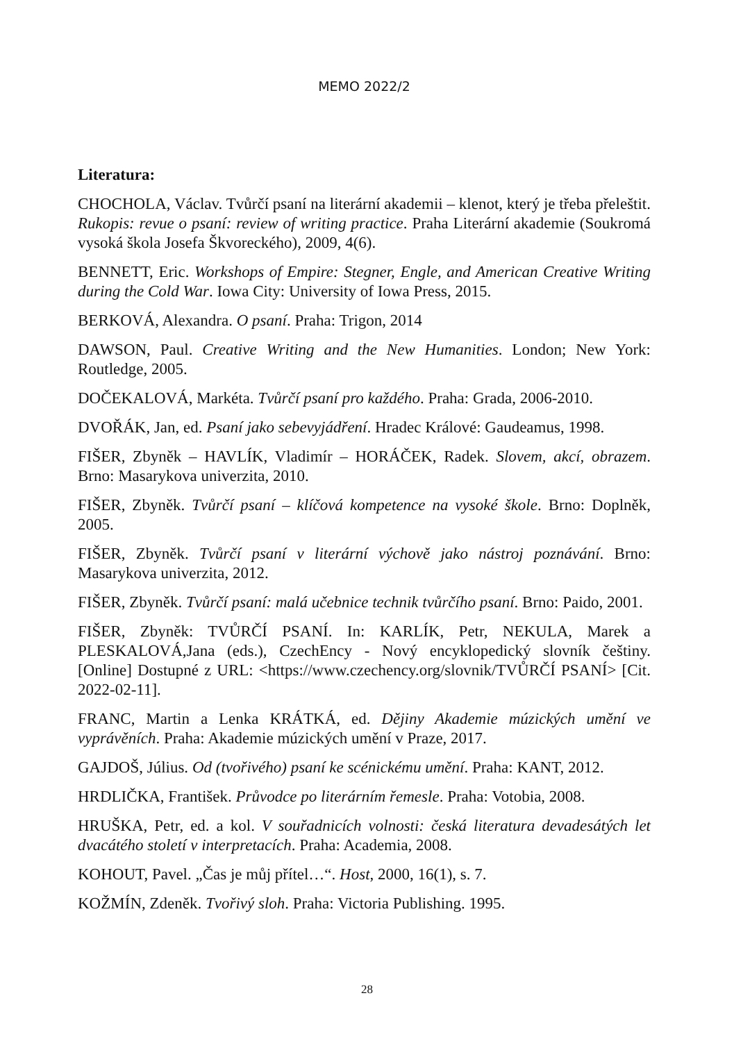MEMO 2022/2
Literatura:
CHOCHOLA, Václav. Tvůrčí psaní na literární akademii – klenot, který je třeba přeleštit. Rukopis: revue o psaní: review of writing practice. Praha Literární akademie (Soukromá vysoká škola Josefa Škvoreckého), 2009, 4(6).
BENNETT, Eric. Workshops of Empire: Stegner, Engle, and American Creative Writing during the Cold War. Iowa City: University of Iowa Press, 2015.
BERKOVÁ, Alexandra. O psaní. Praha: Trigon, 2014
DAWSON, Paul. Creative Writing and the New Humanities. London; New York: Routledge, 2005.
DOČEKALOVÁ, Markéta. Tvůrčí psaní pro každého. Praha: Grada, 2006-2010.
DVOŘÁK, Jan, ed. Psaní jako sebevyjádření. Hradec Králové: Gaudeamus, 1998.
FIŠER, Zbyněk – HAVLÍK, Vladimír – HORÁČEK, Radek. Slovem, akcí, obrazem. Brno: Masarykova univerzita, 2010.
FIŠER, Zbyněk. Tvůrčí psaní – klíčová kompetence na vysoké škole. Brno: Doplněk, 2005.
FIŠER, Zbyněk. Tvůrčí psaní v literární výchově jako nástroj poznávání. Brno: Masarykova univerzita, 2012.
FIŠER, Zbyněk. Tvůrčí psaní: malá učebnice technik tvůrčího psaní. Brno: Paido, 2001.
FIŠER, Zbyněk: TVŮRČÍ PSANÍ. In: KARLÍK, Petr, NEKULA, Marek a PLESKALOVÁ,Jana (eds.), CzechEncy - Nový encyklopedický slovník češtiny. [Online] Dostupné z URL: <https://www.czechency.org/slovnik/TVŮRČÍ PSANÍ> [Cit. 2022-02-11].
FRANC, Martin a Lenka KRÁTKÁ, ed. Dějiny Akademie múzických umění ve vyprávěních. Praha: Akademie múzických umění v Praze, 2017.
GAJDOŠ, Július. Od (tvořivého) psaní ke scénickému umění. Praha: KANT, 2012.
HRDLIČKA, František. Průvodce po literárním řemesle. Praha: Votobia, 2008.
HRUŠKA, Petr, ed. a kol. V souřadnicích volnosti: česká literatura devadesátých let dvacátého století v interpretacích. Praha: Academia, 2008.
KOHOUT, Pavel. „Čas je můj přítel…“. Host, 2000, 16(1), s. 7.
KOŽMÍN, Zdeněk. Tvořivý sloh. Praha: Victoria Publishing. 1995.
28